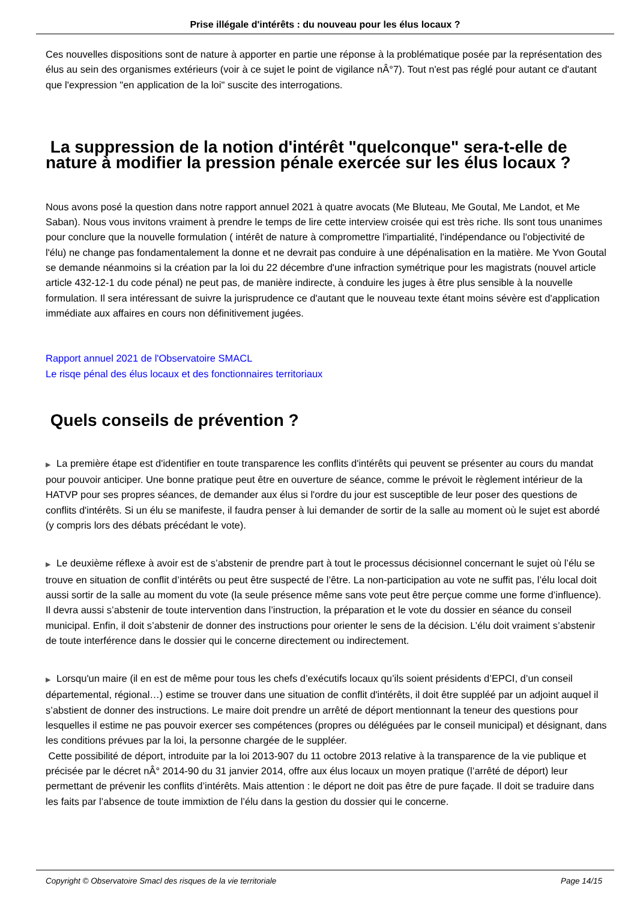Prise illégale d'intérêts : du nouveau pour les élus locaux ?
Ces nouvelles dispositions sont de nature à apporter en partie une réponse à la problématique posée par la représentation des élus au sein des organismes extérieurs (voir à ce sujet le point de vigilance nÂ°7). Tout n'est pas réglé pour autant ce d'autant que l'expression "en application de la loi" suscite des interrogations.
La suppression de la notion d'intérêt "quelconque" sera-t-elle de nature à modifier la pression pénale exercée sur les élus locaux ?
Nous avons posé la question dans notre rapport annuel 2021 à quatre avocats (Me Bluteau, Me Goutal, Me Landot, et Me Saban). Nous vous invitons vraiment à prendre le temps de lire cette interview croisée qui est très riche. Ils sont tous unanimes pour conclure que la nouvelle formulation ( intérêt de nature à compromettre l'impartialité, l'indépendance ou l'objectivité de l'élu) ne change pas fondamentalement la donne et ne devrait pas conduire à une dépénalisation en la matière. Me Yvon Goutal se demande néanmoins si la création par la loi du 22 décembre d'une infraction symétrique pour les magistrats (nouvel article article 432-12-1 du code pénal) ne peut pas, de manière indirecte, à conduire les juges à être plus sensible à la nouvelle formulation. Il sera intéressant de suivre la jurisprudence ce d'autant que le nouveau texte étant moins sévère est d'application immédiate aux affaires en cours non définitivement jugées.
Rapport annuel 2021 de l'Observatoire SMACL
Le risqe pénal des élus locaux et des fonctionnaires territoriaux
Quels conseils de prévention ?
▶ La première étape est d'identifier en toute transparence les conflits d'intérêts qui peuvent se présenter au cours du mandat pour pouvoir anticiper. Une bonne pratique peut être en ouverture de séance, comme le prévoit le règlement intérieur de la HATVP pour ses propres séances, de demander aux élus si l'ordre du jour est susceptible de leur poser des questions de conflits d'intérêts. Si un élu se manifeste, il faudra penser à lui demander de sortir de la salle au moment où le sujet est abordé (y compris lors des débats précédant le vote).
▶ Le deuxième réflexe à avoir est de s’abstenir de prendre part à tout le processus décisionnel concernant le sujet où l’élu se trouve en situation de conflit d’intérêts ou peut être suspecté de l’être. La non-participation au vote ne suffit pas, l’élu local doit aussi sortir de la salle au moment du vote (la seule présence même sans vote peut être perçue comme une forme d’influence). Il devra aussi s’abstenir de toute intervention dans l’instruction, la préparation et le vote du dossier en séance du conseil municipal. Enfin, il doit s’abstenir de donner des instructions pour orienter le sens de la décision. L’élu doit vraiment s’abstenir de toute interférence dans le dossier qui le concerne directement ou indirectement.
▶ Lorsqu'un maire (il en est de même pour tous les chefs d’exécutifs locaux qu’ils soient présidents d’EPCI, d’un conseil départemental, régional…) estime se trouver dans une situation de conflit d'intérêts, il doit être suppléé par un adjoint auquel il s’abstient de donner des instructions. Le maire doit prendre un arrêté de déport mentionnant la teneur des questions pour lesquelles il estime ne pas pouvoir exercer ses compétences (propres ou déléguées par le conseil municipal) et désignant, dans les conditions prévues par la loi, la personne chargée de le suppléer.
Cette possibilité de déport, introduite par la loi 2013-907 du 11 octobre 2013 relative à la transparence de la vie publique et précisée par le décret nÂ° 2014-90 du 31 janvier 2014, offre aux élus locaux un moyen pratique (l’arrêté de déport) leur permettant de prévenir les conflits d’intérêts. Mais attention : le déport ne doit pas être de pure façade. Il doit se traduire dans les faits par l’absence de toute immixtion de l’élu dans la gestion du dossier qui le concerne.
Copyright © Observatoire Smacl des risques de la vie territoriale Page 14/15